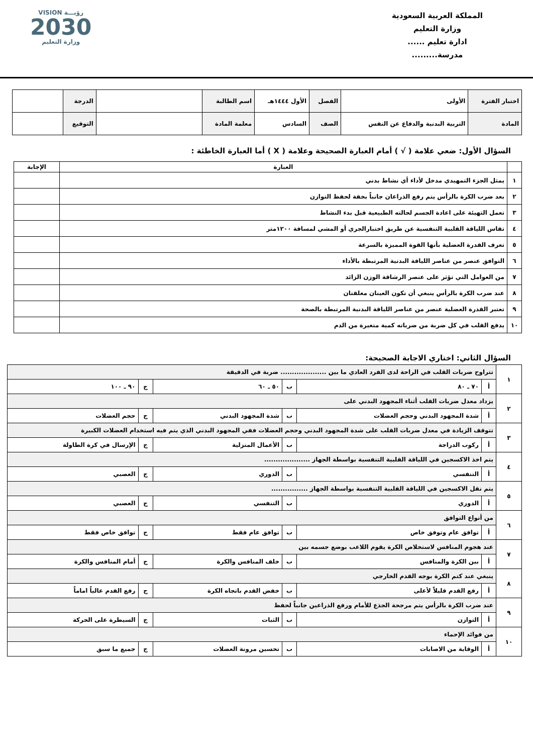المملكة العربية السعودية
وزارة التعليم
ادارة تعليم ......
مدرسة.........
VISION رؤيـــة
2030
وزارة التعليم
| اختبار الفترة | الأولى | الفصل | الأول ١٤٤٤هـ | اسم الطالبة | | الدرجة | |
| المادة | التربية البدنية والدفاع عن النفس | الصف | السادس | معلمة المادة | | التوقيع | |
السؤال الأول: ضعي علامة ( √ ) أمام العبارة الصحيحة وعلامة ( X ) أما العبارة الخاطئة :
| | العبارة | الإجابة |
| --- | --- | --- |
| ١ | يمثل الجزء التمهيدي مدخل لأداء أي نشاط بدني | |
| ٢ | بعد ضرب الكرة بالرأس يتم رفع الذراعان جانباً بخفة لحفظ التوازن | |
| ٣ | تعمل التهيئة على اعادة الجسم لحالته الطبيعية قبل بدء النشاط | |
| ٤ | تقاس اللياقة القلبية التنفسية عن طريق اختبارالجري أو المشي لمسافة ١٢٠٠متر | |
| ٥ | تعرف القدرة العضلية بأنها القوة المميزة بالسرعة | |
| ٦ | التوافق عنصر من عناصر اللياقة البدنية المرتبطة بالأداء | |
| ٧ | من العوامل التي تؤثر على عنصر الرشاقة الوزن الزائد | |
| ٨ | عند ضرب الكرة بالرأس ينبغي أن تكون العينان مغلقتان | |
| ٩ | تعتبر القدرة العضلية عنصر من عناصر اللياقة البدنية المرتبطة بالصحة | |
| ١٠ | يدفع القلب في كل ضربة من ضرباته كمية متغيرة من الدم | |
السؤال الثاني: اختاري الاجابة الصحيحة:
| ١ | تتراوح ضربات القلب في الراحة لدى الفرد العادي ما بين .................... ضربة في الدقيقة | | | | | |
| | أ | ٧٠ ـ ٨٠ | ب | ٥٠ ـ ٦٠ | ج | ٩٠ ـ ١٠٠ |
| ٢ | يزداد معدل ضربات القلب أثناء المجهود البدني على | | | | | |
| | أ | شدة المجهود البدني وحجم العضلات | ب | شدة المجهود البدني | ج | حجم العضلات |
| ٣ | تتوقف الزيادة في معدل ضربات القلب على شدة المجهود البدني وحجم العضلات ففي المجهود البدني الذي يتم فيه استخدام العضلات الكبيرة | | | | | |
| | أ | ركوب الدراجة | ب | الأعمال المنزلية | ج | الإرسال في كرة الطاولة |
| ٤ | يتم اخذ الاكسجين في اللياقة القلبية التنفسية بواسطة الجهاز .................... | | | | | |
| | أ | التنفسي | ب | الدوري | ج | العصبي |
| ٥ | يتم نقل الاكسجين في اللياقة القلبية التنفسية بواسطة الجهاز ................ | | | | | |
| | أ | الدوري | ب | التنفسي | ج | العصبي |
| ٦ | من أنواع التوافق | | | | | |
| | أ | توافق عام وتوفق خاص | ب | توافق عام فقط | ج | توافق خاص فقط |
| ٧ | عند هجوم المنافس لاستخلاص الكرة يقوم اللاعب بوضع جسمه بين | | | | | |
| | أ | بين الكرة والمنافس | ب | خلف المنافس والكرة | ج | أمام المنافس والكرة |
| ٨ | ينبغي عند كتم الكرة بوجه القدم الخارجي | | | | | |
| | أ | رفع القدم قليلاً لأعلى | ب | خفض القدم باتجاه الكرة | ج | رفع القدم عالياً اماماً |
| ٩ | عند ضرب الكرة بالرأس يتم مرجحة الجذع للأمام ورفع الذراعين جانباً لحفظ | | | | | |
| | أ | التوازن | ب | الثبات | ج | السيطرة على الحركة |
| ١٠ | من فوائد الإحماء | | | | | |
| | أ | الوقاية من الاصابات | ب | تحسين مرونة العضلات | ج | جميع ما سبق |